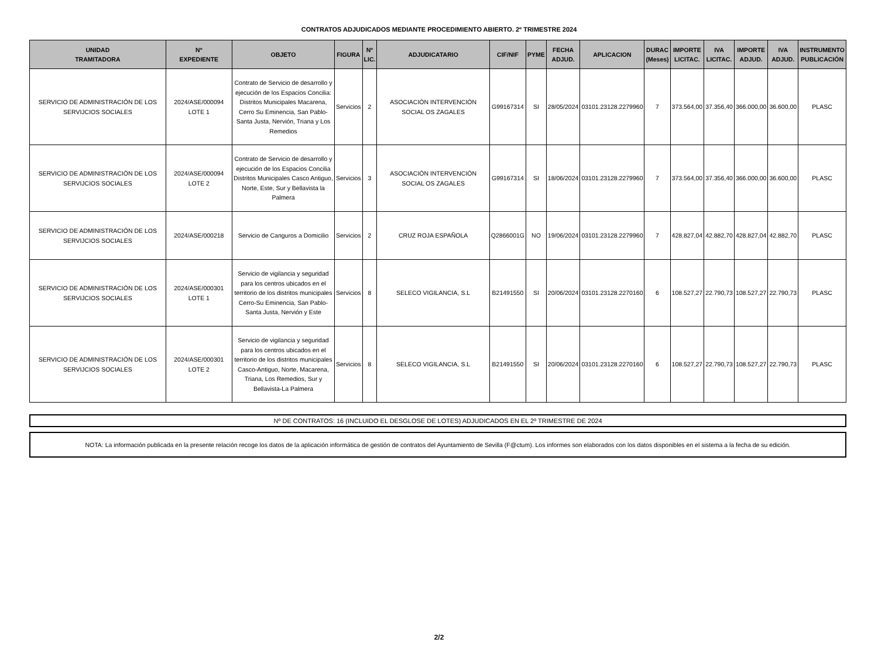CONTRATOS ADJUDICADOS MEDIANTE PROCEDIMIENTO ABIERTO. 2º TRIMESTRE 2024
| UNIDAD TRAMITADORA | Nº EXPEDIENTE | OBJETO | FIGURA | Nº LIC. | ADJUDICATARIO | CIF/NIF | PYME | FECHA ADJUD. | APLICACION | DURAC (Meses) | IMPORTE LICITAC. | IVA LICITAC. | IMPORTE ADJUD. | IVA ADJUD. | INSTRUMENTO PUBLICACIÓN |
| --- | --- | --- | --- | --- | --- | --- | --- | --- | --- | --- | --- | --- | --- | --- | --- |
| SERVICIO DE ADMINISTRACIÓN DE LOS SERVIJCIOS SOCIALES | 2024/ASE/000094 LOTE 1 | Contrato de Servicio de desarrollo y ejecución de los Espacios Concilia: Distritos Municipales Macarena, Cerro Su Eminencia, San Pablo- Santa Justa, Nervión, Triana y Los Remedios | Servicios | 2 | ASOCIACIÓN INTERVENCIÓN SOCIAL OS ZAGALES | G99167314 | SI | 28/05/2024 | 03101.23128.2279960 | 7 | 373.564,00 | 37.356,40 | 366.000,00 | 36.600,00 | PLASC |
| SERVICIO DE ADMINISTRACIÓN DE LOS SERVIJCIOS SOCIALES | 2024/ASE/000094 LOTE 2 | Contrato de Servicio de desarrollo y ejecución de los Espacios Concilia Distritos Municipales Casco Antiguo, Norte, Este, Sur y Bellavista la Palmera | Servicios | 3 | ASOCIACIÓN INTERVENCIÓN SOCIAL OS ZAGALES | G99167314 | SI | 18/06/2024 | 03101.23128.2279960 | 7 | 373.564,00 | 37.356,40 | 366.000,00 | 36.600,00 | PLASC |
| SERVICIO DE ADMINISTRACIÓN DE LOS SERVIJCIOS SOCIALES | 2024/ASE/000218 | Servicio de Canguros a Domicilio | Servicios | 2 | CRUZ ROJA ESPAÑOLA | Q2866001G | NO | 19/06/2024 | 03101.23128.2279960 | 7 | 428.827,04 | 42.882,70 | 428.827,04 | 42.882,70 | PLASC |
| SERVICIO DE ADMINISTRACIÓN DE LOS SERVIJCIOS SOCIALES | 2024/ASE/000301 LOTE 1 | Servicio de vigilancia y seguridad para los centros ubicados en el territorio de los distritos municipales Cerro-Su Eminencia, San Pablo-Santa Justa, Nervión y Este | Servicios | 8 | SELECO VIGILANCIA, S.L | B21491550 | SI | 20/06/2024 | 03101.23128.2270160 | 6 | 108.527,27 | 22.790,73 | 108.527,27 | 22.790,73 | PLASC |
| SERVICIO DE ADMINISTRACIÓN DE LOS SERVIJCIOS SOCIALES | 2024/ASE/000301 LOTE 2 | Servicio de vigilancia y seguridad para los centros ubicados en el territorio de los distritos municipales Casco-Antiguo, Norte, Macarena, Triana, Los Remedios, Sur y Bellavista-La Palmera | Servicios | 8 | SELECO VIGILANCIA, S.L | B21491550 | SI | 20/06/2024 | 03101.23128.2270160 | 6 | 108.527,27 | 22.790,73 | 108.527,27 | 22.790,73 | PLASC |
Nº DE CONTRATOS: 16 (INCLUIDO EL DESGLOSE DE LOTES) ADJUDICADOS EN EL 2º TRIMESTRE DE 2024
NOTA: La información publicada en la presente relación recoge los datos de la aplicación informática de gestión de contratos del Ayuntamiento de Sevilla (F@ctum). Los informes son elaborados con los datos disponibles en el sistema a la fecha de su edición.
2/2